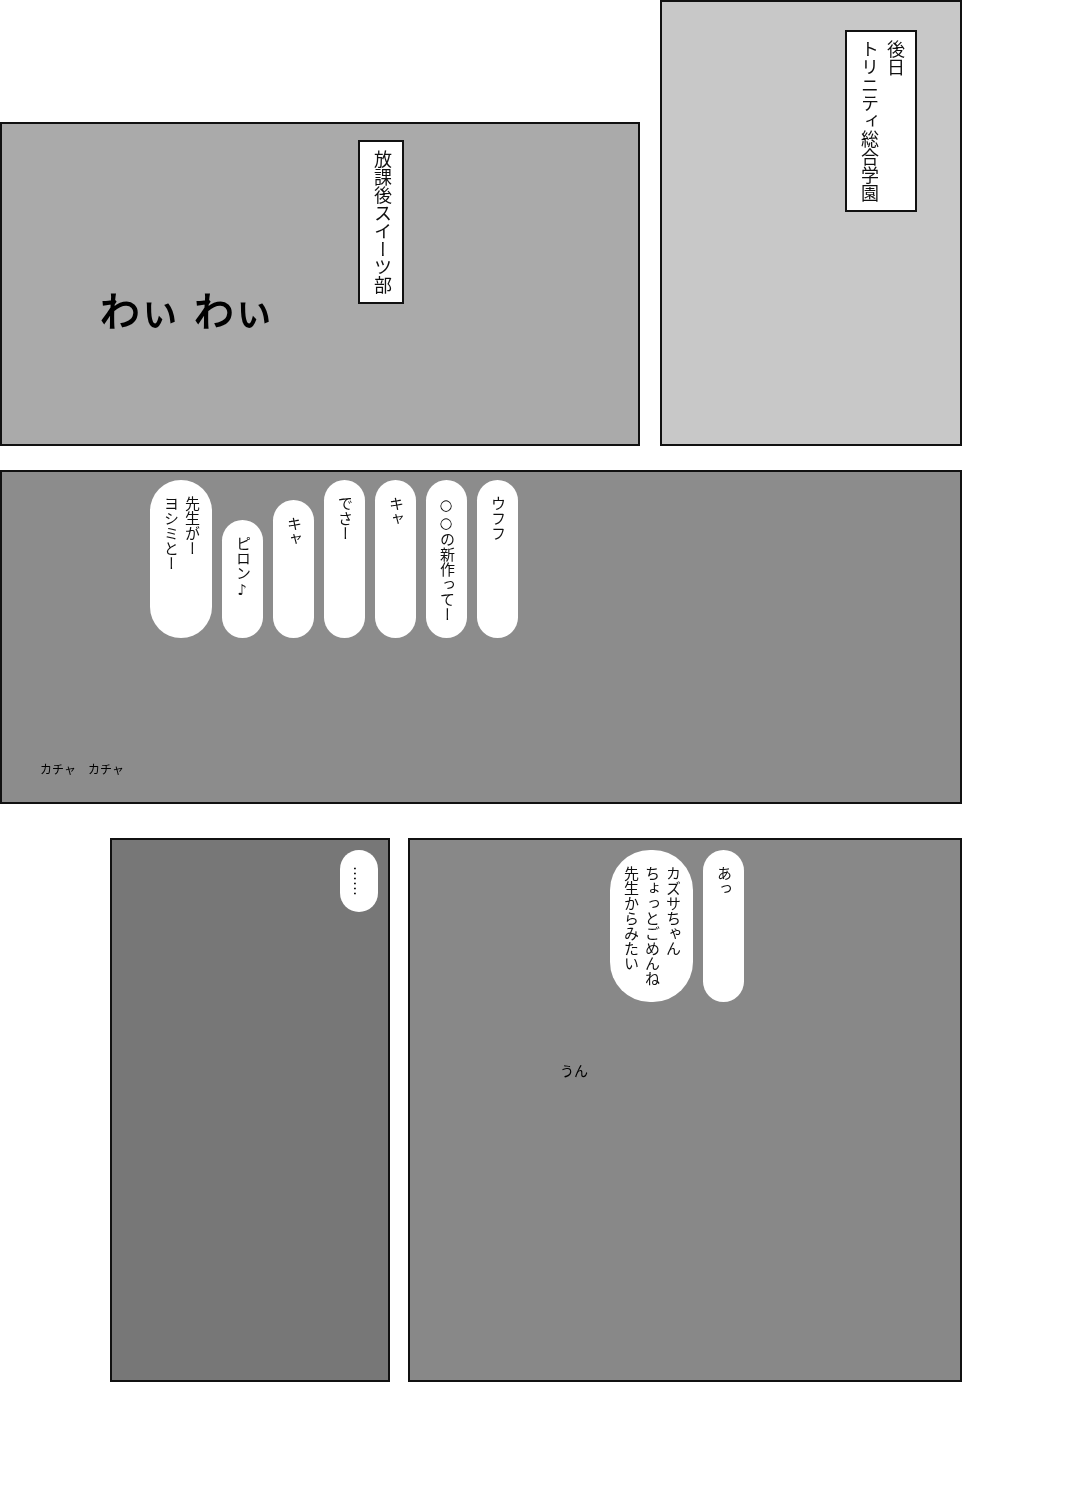後日
トリニティ総合学園
放課後スイーツ部
わぃ わぃ
先生がー
ヨシミとー
ピロン♪
キャ
でさー
キャ
○○の新作ってー
ウフフ
カチャ　カチャ
……
カズサちゃん
ちょっとごめんね
先生からみたい
あっ
うん